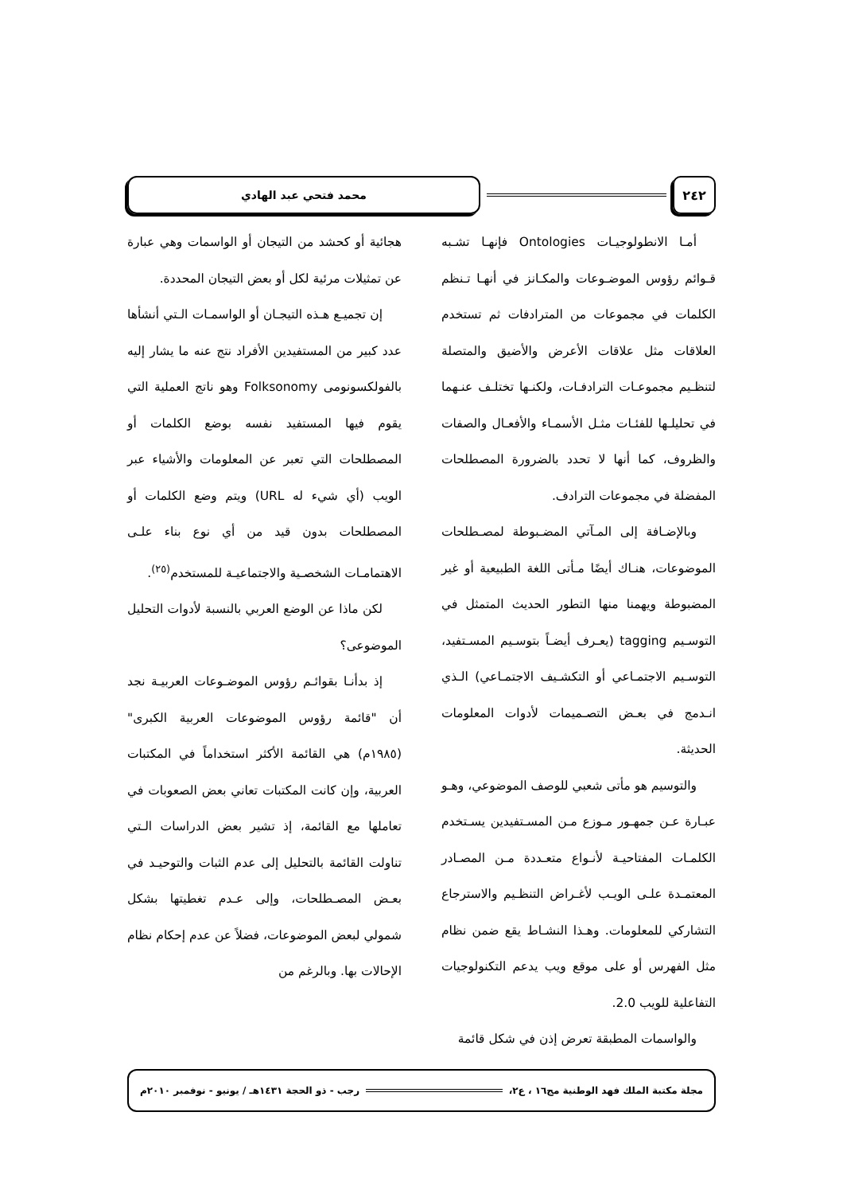٢٤٢ محمد فتحي عبد الهادي
أمـا الانطولوجيـات Ontologies فإنهـا تشـبه قـوائم رؤوس الموضـوعات والمكـانز في أنهـا تـنظم الكلمات في مجموعات من المترادفات ثم تستخدم العلاقات مثل علاقات الأعرض والأضيق والمتصلة لتنظـيم مجموعـات الترادفـات، ولكنـها تختلـف عنـهما في تحليلـها للفئـات مثـل الأسمـاء والأفعـال والصفات والظروف، كما أنها لا تحدد بالضرورة المصطلحات المفضلة في مجموعات الترادف.
وبالإضـافة إلى المـآتي المضـبوطة لمصـطلحات الموضوعات، هنـاك أيضًا مـأتى اللغة الطبيعية أو غير المضبوطة ويهمنا منها التطور الحديث المتمثل في التوسـيم tagging (يعـرف أيضـاً بتوسـيم المسـتفيد، التوسـيم الاجتمـاعي أو التكشـيف الاجتمـاعي) الـذي انـدمج في بعـض التصـميمات لأدوات المعلومات الحديثة.
والتوسيم هو مأتى شعبي للوصف الموضوعي، وهـو عبـارة عـن جمهـور مـوزع مـن المسـتفيدين يسـتخدم الكلمـات المفتاحيـة لأنـواع متعـددة مـن المصـادر المعتمـدة علـى الويـب لأغـراض التنظـيم والاسترجاع التشاركي للمعلومات. وهـذا النشـاط يقع ضمن نظام مثل الفهرس أو على موقع ويب يدعم التكنولوجيات التفاعلية للويب 2.0.
والواسمات المطبقة تعرض إذن في شكل قائمة
هجائية أو كحشد من التيجان أو الواسمات وهي عبارة عن تمثيلات مرئية لكل أو بعض التيجان المحددة.
إن تجميـع هـذه التيجـان أو الواسمـات الـتي أنشأها عدد كبير من المستفيدين الأفراد نتج عنه ما يشار إليه بالفولكسونومى Folksonomy وهو ناتج العملية التي يقوم فيها المستفيد نفسه بوضع الكلمات أو المصطلحات التي تعبر عن المعلومات والأشياء عبر الويب (أي شيء له URL) ويتم وضع الكلمات أو المصطلحات بدون قيد من أي نوع بناء علـى الاهتمامـات الشخصـية والاجتماعيـة للمستخدم<sup>(٢٥)</sup>.
لكن ماذا عن الوضع العربي بالنسبة لأدوات التحليل الموضوعى؟
إذ بدأنـا بقوائـم رؤوس الموضـوعات العربيـة نجد أن "قائمة رؤوس الموضوعات العربية الكبرى" (١٩٨٥م) هي القائمة الأكثر استخداماً في المكتبات العربية، وإن كانت المكتبات تعاني بعض الصعوبات في تعاملها مع القائمة، إذ تشير بعض الدراسات الـتي تناولت القائمة بالتحليل إلى عدم الثبات والتوحيـد في بعـض المصـطلحات، وإلى عـدم تغطيتها بشكل شمولي لبعض الموضوعات، فضلاً عن عدم إحكام نظام الإحالات بها. وبالرغم من
مجلة مكتبة الملك فهد الوطنية مج١٦ ، ع٢، رجب - ذو الحجة ١٤٣١هـ / يونيو - نوفمبر ٢٠١٠م